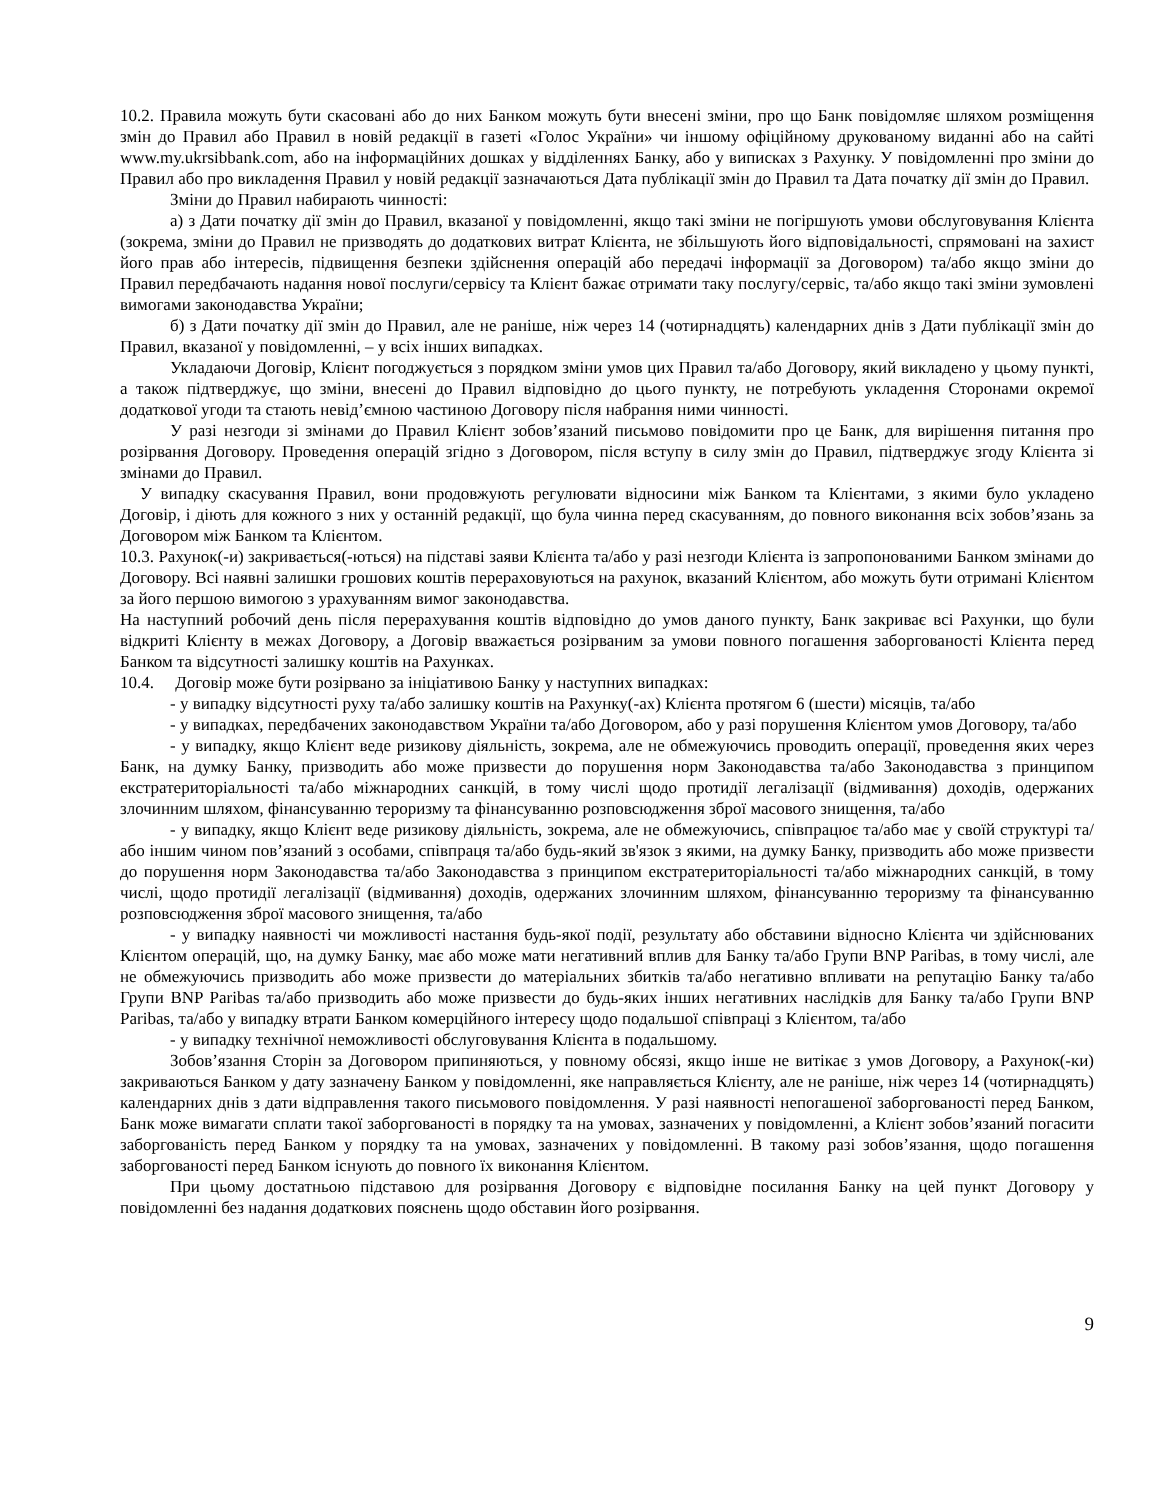10.2. Правила можуть бути скасовані або до них Банком можуть бути внесені зміни, про що Банк повідомляє шляхом розміщення змін до Правил або Правил в новій редакції в газеті «Голос України» чи іншому офіційному друкованому виданні або на сайті www.my.ukrsibbank.com, або на інформаційних дошках у відділеннях Банку, або у виписках з Рахунку. У повідомленні про зміни до Правил або про викладення Правил у новій редакції зазначаються Дата публікації змін до Правил та Дата початку дії змін до Правил.
Зміни до Правил набирають чинності:
а) з Дати початку дії змін до Правил, вказаної у повідомленні, якщо такі зміни не погіршують умови обслуговування Клієнта (зокрема, зміни до Правил не призводять до додаткових витрат Клієнта, не збільшують його відповідальності, спрямовані на захист його прав або інтересів, підвищення безпеки здійснення операцій або передачі інформації за Договором) та/або якщо зміни до Правил передбачають надання нової послуги/сервісу та Клієнт бажає отримати таку послугу/сервіс, та/або якщо такі зміни зумовлені вимогами законодавства України;
б) з Дати початку дії змін до Правил, але не раніше, ніж через 14 (чотирнадцять) календарних днів з Дати публікації змін до Правил, вказаної у повідомленні, – у всіх інших випадках.
Укладаючи Договір, Клієнт погоджується з порядком зміни умов цих Правил та/або Договору, який викладено у цьому пункті, а також підтверджує, що зміни, внесені до Правил відповідно до цього пункту, не потребують укладення Сторонами окремої додаткової угоди та стають невід’ємною частиною Договору після набрання ними чинності.
У разі незгоди зі змінами до Правил Клієнт зобов’язаний письмово повідомити про це Банк, для вирішення питання про розірвання Договору. Проведення операцій згідно з Договором, після вступу в силу змін до Правил, підтверджує згоду Клієнта зі змінами до Правил.
У випадку скасування Правил, вони продовжують регулювати відносини між Банком та Клієнтами, з якими було укладено Договір, і діють для кожного з них у останній редакції, що була чинна перед скасуванням, до повного виконання всіх зобов’язань за Договором між Банком та Клієнтом.
10.3. Рахунок(-и) закривається(-ються) на підставі заяви Клієнта та/або у разі незгоди Клієнта із запропонованими Банком змінами до Договору. Всі наявні залишки грошових коштів перераховуються на рахунок, вказаний Клієнтом, або можуть бути отримані Клієнтом за його першою вимогою з урахуванням вимог законодавства.
На наступний робочий день після перерахування коштів відповідно до умов даного пункту, Банк закриває всі Рахунки, що були відкриті Клієнту в межах Договору, а Договір вважається розірваним за умови повного погашення заборгованості Клієнта перед Банком та відсутності залишку коштів на Рахунках.
10.4. Договір може бути розірвано за ініціативою Банку у наступних випадках:
- у випадку відсутності руху та/або залишку коштів на Рахунку(-ах) Клієнта протягом 6 (шести) місяців, та/або
- у випадках, передбачених законодавством України та/або Договором, або у разі порушення Клієнтом умов Договору, та/або
- у випадку, якщо Клієнт веде ризикову діяльність, зокрема, але не обмежуючись проводить операції, проведення яких через Банк, на думку Банку, призводить або може призвести до порушення норм Законодавства та/або Законодавства з принципом екстратериторіальності та/або міжнародних санкцій, в тому числі щодо протидії легалізації (відмивання) доходів, одержаних злочинним шляхом, фінансуванню тероризму та фінансуванню розповсюдження зброї масового знищення, та/або
- у випадку, якщо Клієнт веде ризикову діяльність, зокрема, але не обмежуючись, співпрацює та/або має у своїй структурі та/або іншим чином пов’язаний з особами, співпраця та/або будь-який зв'язок з якими, на думку Банку, призводить або може призвести до порушення норм Законодавства та/або Законодавства з принципом екстратериторіальності та/або міжнародних санкцій, в тому числі, щодо протидії легалізації (відмивання) доходів, одержаних злочинним шляхом, фінансуванню тероризму та фінансуванню розповсюдження зброї масового знищення, та/або
- у випадку наявності чи можливості настання будь-якої події, результату або обставини відносно Клієнта чи здійснюваних Клієнтом операцій, що, на думку Банку, має або може мати негативний вплив для Банку та/або Групи BNP Paribas, в тому числі, але не обмежуючись призводить або може призвести до матеріальних збитків та/або негативно впливати на репутацію Банку та/або Групи BNP Paribas та/або призводить або може призвести до будь-яких інших негативних наслідків для Банку та/або Групи BNP Paribas, та/або у випадку втрати Банком комерційного інтересу щодо подальшої співпраці з Клієнтом, та/або
- у випадку технічної неможливості обслуговування Клієнта в подальшому.
Зобов’язання Сторін за Договором припиняються, у повному обсязі, якщо інше не витікає з умов Договору, а Рахунок(-ки) закриваються Банком у дату зазначену Банком у повідомленні, яке направляється Клієнту, але не раніше, ніж через 14 (чотирнадцять) календарних днів з дати відправлення такого письмового повідомлення. У разі наявності непогашеної заборгованості перед Банком, Банк може вимагати сплати такої заборгованості в порядку та на умовах, зазначених у повідомленні, а Клієнт зобов’язаний погасити заборгованість перед Банком у порядку та на умовах, зазначених у повідомленні. В такому разі зобов’язання, щодо погашення заборгованості перед Банком існують до повного їх виконання Клієнтом.
При цьому достатньою підставою для розірвання Договору є відповідне посилання Банку на цей пункт Договору у повідомленні без надання додаткових пояснень щодо обставин його розірвання.
9